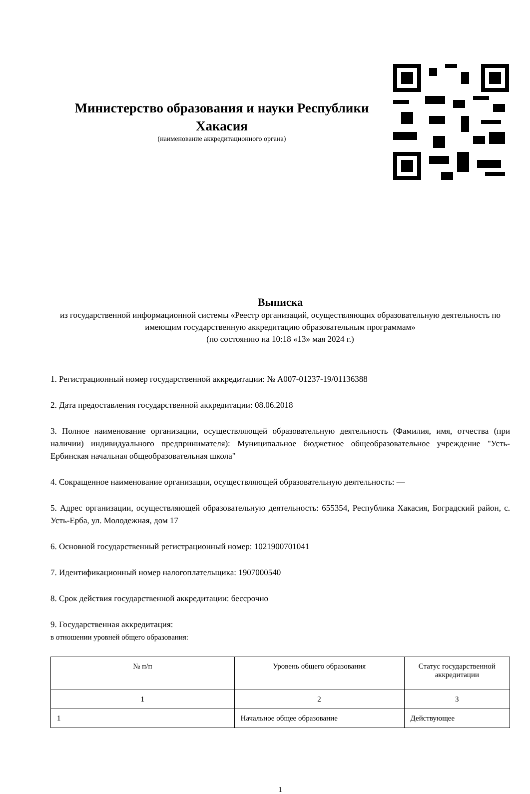Министерство образования и науки Республики Хакасия
(наименование аккредитационного органа)
Выписка
из государственной информационной системы «Реестр организаций, осуществляющих образовательную деятельность по имеющим государственную аккредитацию образовательным программам»
(по состоянию на 10:18 «13» мая 2024 г.)
1. Регистрационный номер государственной аккредитации: № А007-01237-19/01136388
2. Дата предоставления государственной аккредитации: 08.06.2018
3. Полное наименование организации, осуществляющей образовательную деятельность (Фамилия, имя, отчества (при наличии) индивидуального предпринимателя): Муниципальное бюджетное общеобразовательное учреждение "Усть-Ербинская начальная общеобразовательная школа"
4. Сокращенное наименование организации, осуществляющей образовательную деятельность: —
5. Адрес организации, осуществляющей образовательную деятельность: 655354, Республика Хакасия, Боградский район, с. Усть-Ерба, ул. Молодежная, дом 17
6. Основной государственный регистрационный номер: 1021900701041
7. Идентификационный номер налогоплательщика: 1907000540
8. Срок действия государственной аккредитации: бессрочно
9. Государственная аккредитация:
в отношении уровней общего образования:
| № п/п | Уровень общего образования | Статус государственной аккредитации |
| --- | --- | --- |
| 1 | 2 | 3 |
| 1 | Начальное общее образование | Действующее |
1